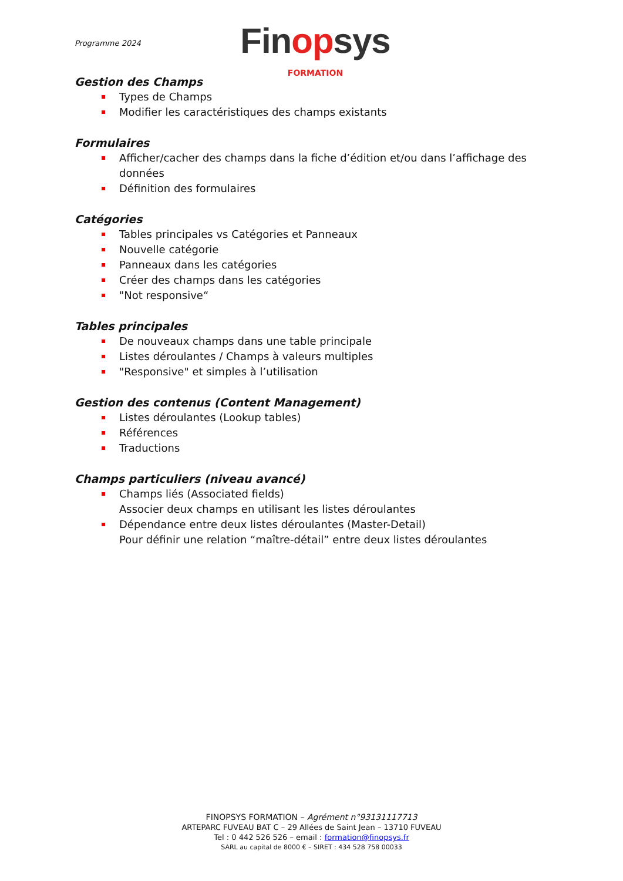Programme 2024
Finopsys
FORMATION
Gestion des Champs
Types de Champs
Modifier les caractéristiques des champs existants
Formulaires
Afficher/cacher des champs dans la fiche d’édition et/ou dans l’affichage des données
Définition des formulaires
Catégories
Tables principales vs Catégories et Panneaux
Nouvelle catégorie
Panneaux dans les catégories
Créer des champs dans les catégories
"Not responsive“
Tables principales
De nouveaux champs dans une table principale
Listes déroulantes / Champs à valeurs multiples
"Responsive" et simples à l’utilisation
Gestion des contenus (Content Management)
Listes déroulantes (Lookup tables)
Références
Traductions
Champs particuliers (niveau avancé)
Champs liés (Associated fields)
Associer deux champs en utilisant les listes déroulantes
Dépendance entre deux listes déroulantes (Master-Detail)
Pour définir une relation “maître-détail” entre deux listes déroulantes
FINOPSYS FORMATION – Agrément n°93131117713
ARTEPARC FUVEAU BAT C – 29 Allées de Saint Jean – 13710 FUVEAU
Tel : 0 442 526 526 – email : formation@finopsys.fr
SARL au capital de 8000 € – SIRET : 434 528 758 00033